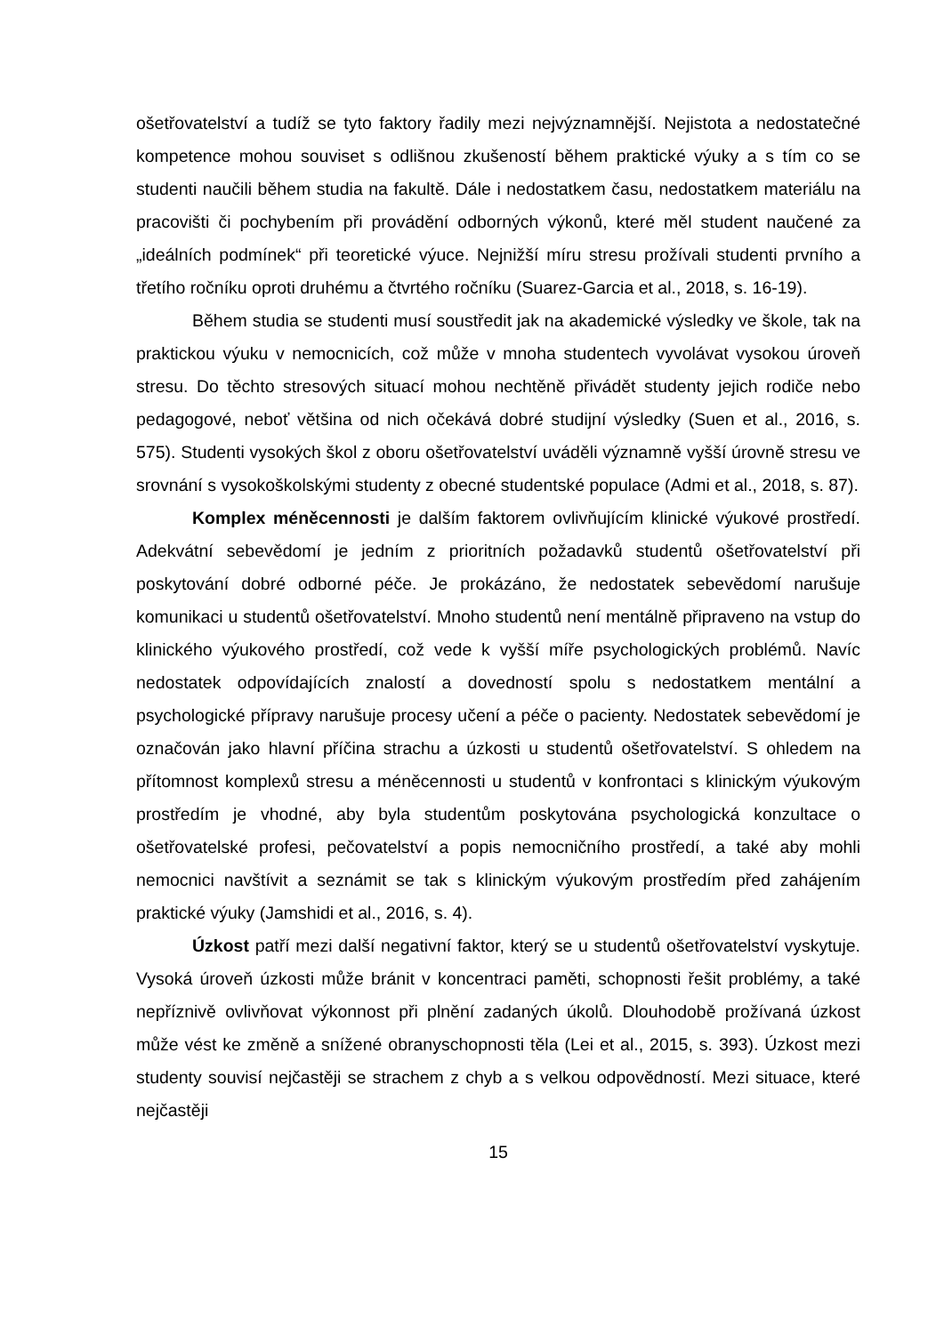ošetřovatelství a tudíž se tyto faktory řadily mezi nejvýznamnější. Nejistota a nedostatečné kompetence mohou souviset s odlišnou zkušeností během praktické výuky a s tím co se studenti naučili během studia na fakultě. Dále i nedostatkem času, nedostatkem materiálu na pracovišti či pochybením při provádění odborných výkonů, které měl student naučené za „ideálních podmínek“ při teoretické výuce. Nejnižší míru stresu prožívali studenti prvního a třetího ročníku oproti druhému a čtvrtého ročníku (Suarez-Garcia et al., 2018, s. 16-19).
Během studia se studenti musí soustředit jak na akademické výsledky ve škole, tak na praktickou výuku v nemocnicích, což může v mnoha studentech vyvolávat vysokou úroveň stresu. Do těchto stresových situací mohou nechtěně přivádět studenty jejich rodiče nebo pedagogové, neboť většina od nich očekává dobré studijní výsledky (Suen et al., 2016, s. 575). Studenti vysokých škol z oboru ošetřovatelství uváděli významně vyšší úrovně stresu ve srovnání s vysokoškolskými studenty z obecné studentské populace (Admi et al., 2018, s. 87).
Komplex méněcennosti je dalším faktorem ovlivňujícím klinické výukové prostředí. Adekvátní sebevědomí je jedním z prioritních požadavků studentů ošetřovatelství při poskytování dobré odborné péče. Je prokázáno, že nedostatek sebevědomí narušuje komunikaci u studentů ošetřovatelství. Mnoho studentů není mentálně připraveno na vstup do klinického výukového prostředí, což vede k vyšší míře psychologických problémů. Navíc nedostatek odpovídajících znalostí a dovedností spolu s nedostatkem mentální a psychologické přípravy narušuje procesy učení a péče o pacienty. Nedostatek sebevědomí je označován jako hlavní příčina strachu a úzkosti u studentů ošetřovatelství. S ohledem na přítomnost komplexů stresu a méněcennosti u studentů v konfrontaci s klinickým výukovým prostředím je vhodné, aby byla studentům poskytována psychologická konzultace o ošetřovatelské profesi, pečovatelství a popis nemocničního prostředí, a také aby mohli nemocnici navštívit a seznámit se tak s klinickým výukovým prostředím před zahájením praktické výuky (Jamshidi et al., 2016, s. 4).
Úzkost patří mezi další negativní faktor, který se u studentů ošetřovatelství vyskytuje. Vysoká úroveň úzkosti může bránit v koncentraci paměti, schopnosti řešit problémy, a také nepříznivě ovlivňovat výkonnost při plnění zadaných úkolů. Dlouhodobě prožívaná úzkost může vést ke změně a snížené obranyschopnosti těla (Lei et al., 2015, s. 393). Úzkost mezi studenty souvisí nejčastěji se strachem z chyb a s velkou odpovědností. Mezi situace, které nejčastěji
15